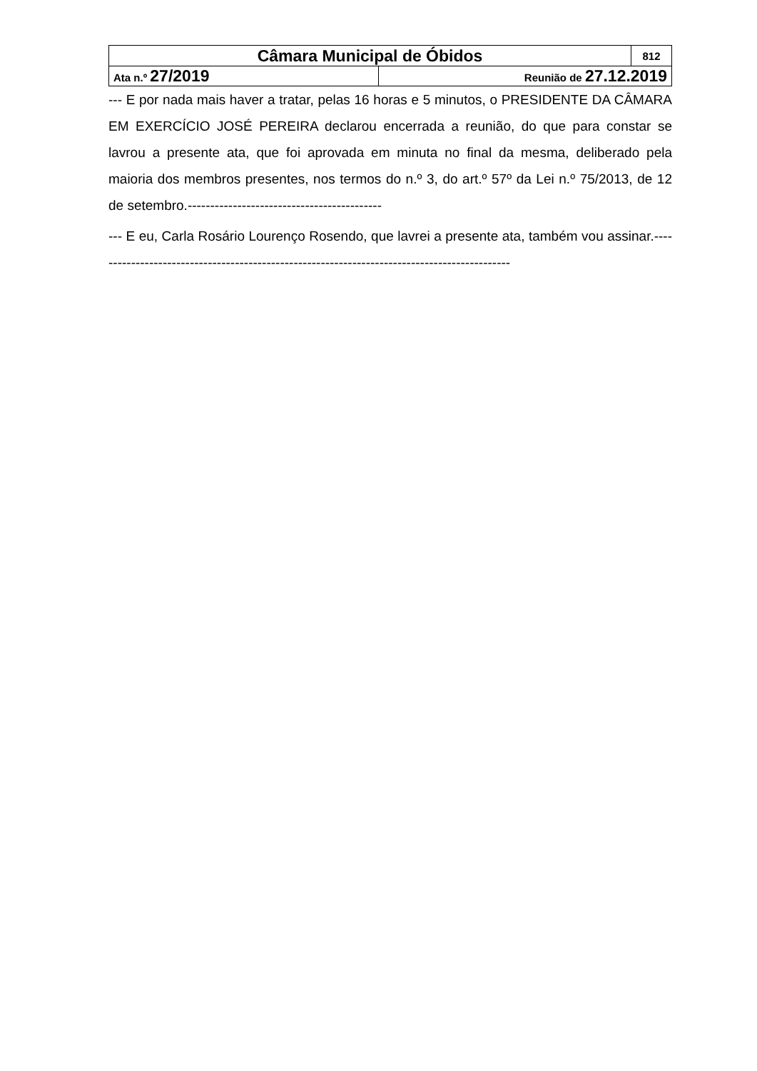| Câmara Municipal de Óbidos | | 812 |
| Ata n.º 27/2019 | Reunião de 27.12.2019 | |
--- E por nada mais haver a tratar, pelas 16 horas e 5 minutos, o PRESIDENTE DA CÂMARA EM EXERCÍCIO JOSÉ PEREIRA declarou encerrada a reunião, do que para constar se lavrou a presente ata, que foi aprovada em minuta no final da mesma, deliberado pela maioria dos membros presentes, nos termos do n.º 3, do art.º 57º da Lei n.º 75/2013, de 12 de setembro.-------------------------------------------
--- E eu, Carla Rosário Lourenço Rosendo, que lavrei a presente ata, também vou assinar.---------------------------------------------------------------------------------------------